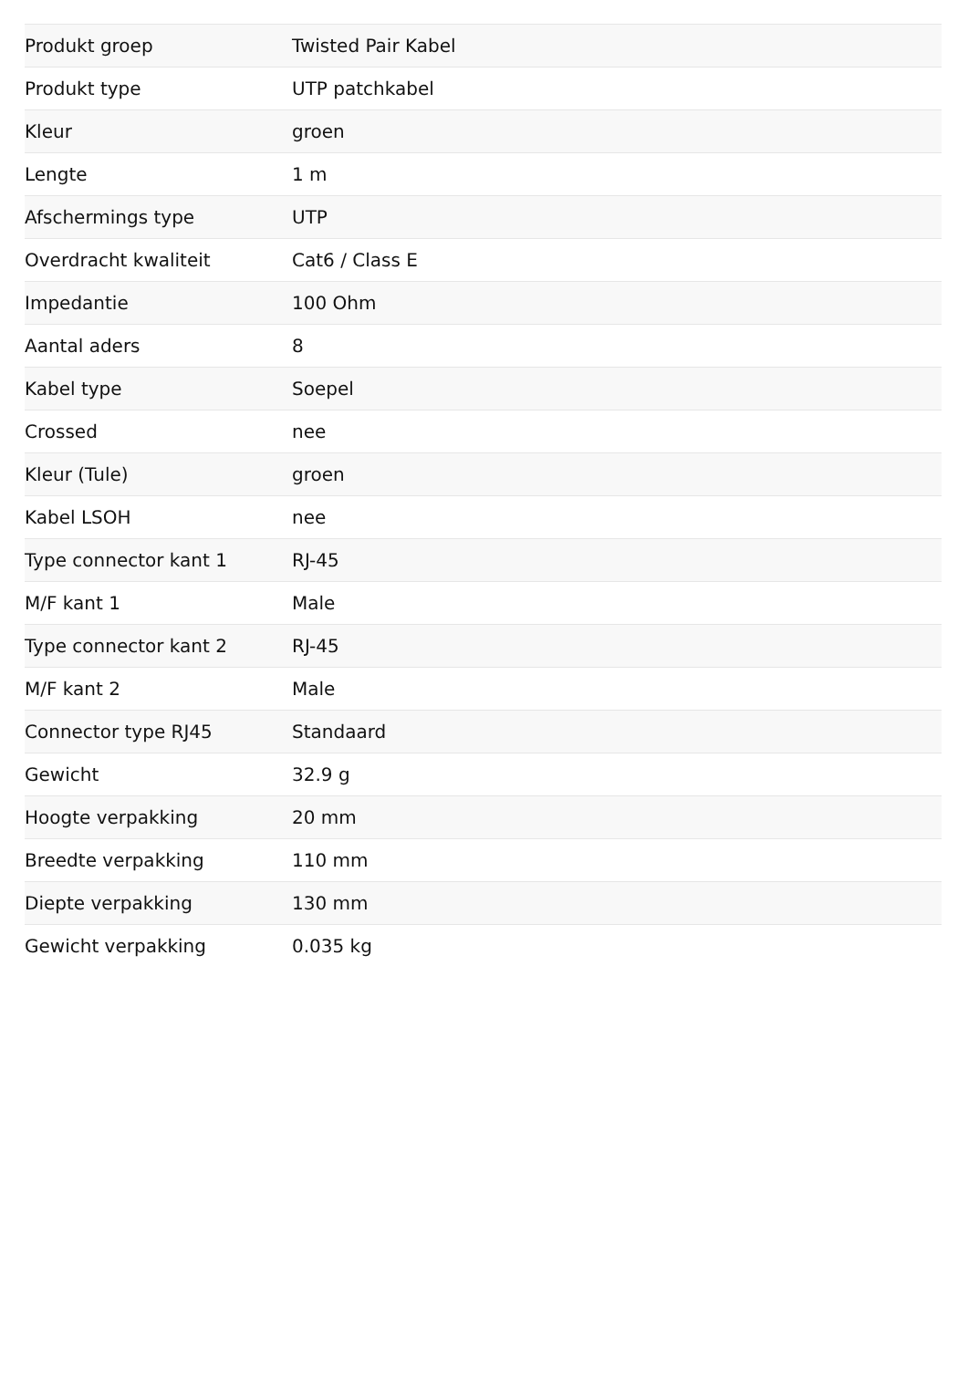| Produkt groep | Twisted Pair Kabel |
| Produkt type | UTP patchkabel |
| Kleur | groen |
| Lengte | 1 m |
| Afschermings type | UTP |
| Overdracht kwaliteit | Cat6 / Class E |
| Impedantie | 100 Ohm |
| Aantal aders | 8 |
| Kabel type | Soepel |
| Crossed | nee |
| Kleur (Tule) | groen |
| Kabel LSOH | nee |
| Type connector kant 1 | RJ-45 |
| M/F kant 1 | Male |
| Type connector kant 2 | RJ-45 |
| M/F kant 2 | Male |
| Connector type RJ45 | Standaard |
| Gewicht | 32.9 g |
| Hoogte verpakking | 20 mm |
| Breedte verpakking | 110 mm |
| Diepte verpakking | 130 mm |
| Gewicht verpakking | 0.035 kg |